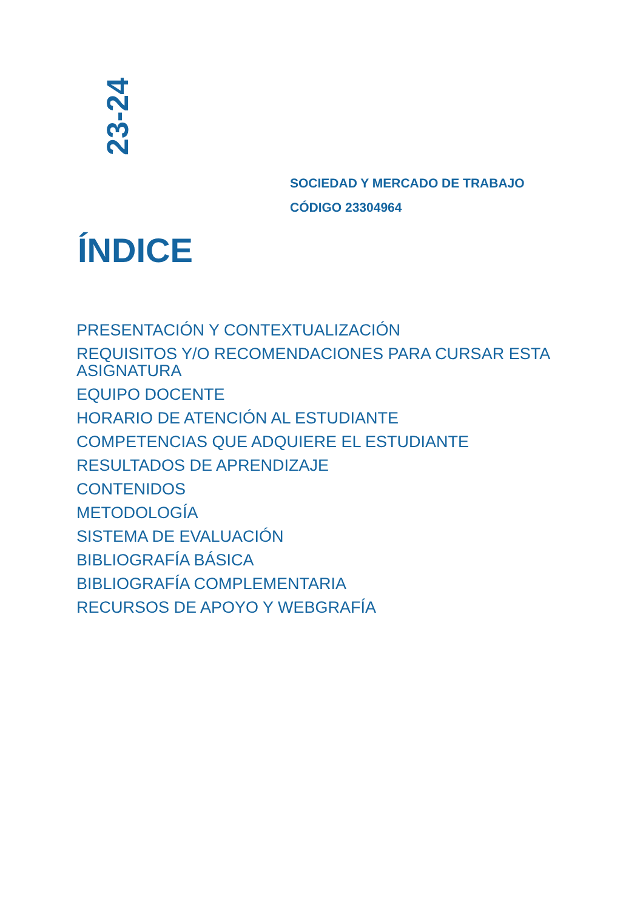23-24
SOCIEDAD Y MERCADO DE TRABAJO
CÓDIGO 23304964
ÍNDICE
PRESENTACIÓN Y CONTEXTUALIZACIÓN
REQUISITOS Y/O RECOMENDACIONES PARA CURSAR ESTA ASIGNATURA
EQUIPO DOCENTE
HORARIO DE ATENCIÓN AL ESTUDIANTE
COMPETENCIAS QUE ADQUIERE EL ESTUDIANTE
RESULTADOS DE APRENDIZAJE
CONTENIDOS
METODOLOGÍA
SISTEMA DE EVALUACIÓN
BIBLIOGRAFÍA BÁSICA
BIBLIOGRAFÍA COMPLEMENTARIA
RECURSOS DE APOYO Y WEBGRAFÍA